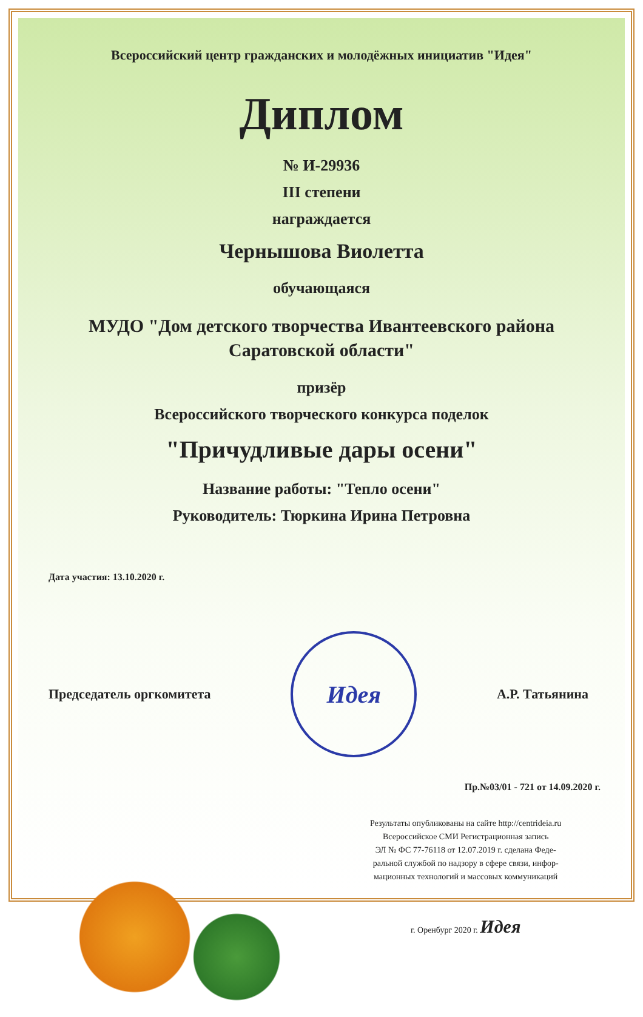Всероссийский центр гражданских и молодёжных инициатив "Идея"
Диплом
№ И-29936
III степени
награждается
Чернышова Виолетта
обучающаяся
МУДО "Дом детского творчества Ивантеевского района
Саратовской области"
призёр
Всероссийского творческого конкурса поделок
"Причудливые дары осени"
Название работы: "Тепло осени"
Руководитель: Тюркина Ирина Петровна
Дата участия: 13.10.2020 г.
Председатель оргкомитета
Идея
А.Р. Татьянина
Пр.№03/01 - 721 от 14.09.2020 г.
Результаты опубликованы на сайте http://centrideia.ru
Всероссийское СМИ Регистрационная запись
ЭЛ № ФС 77-76118 от 12.07.2019 г. сделана Феде-
ральной службой по надзору в сфере связи, инфор-
мационных технологий и массовых коммуникаций
г. Оренбург 2020 г. Идея